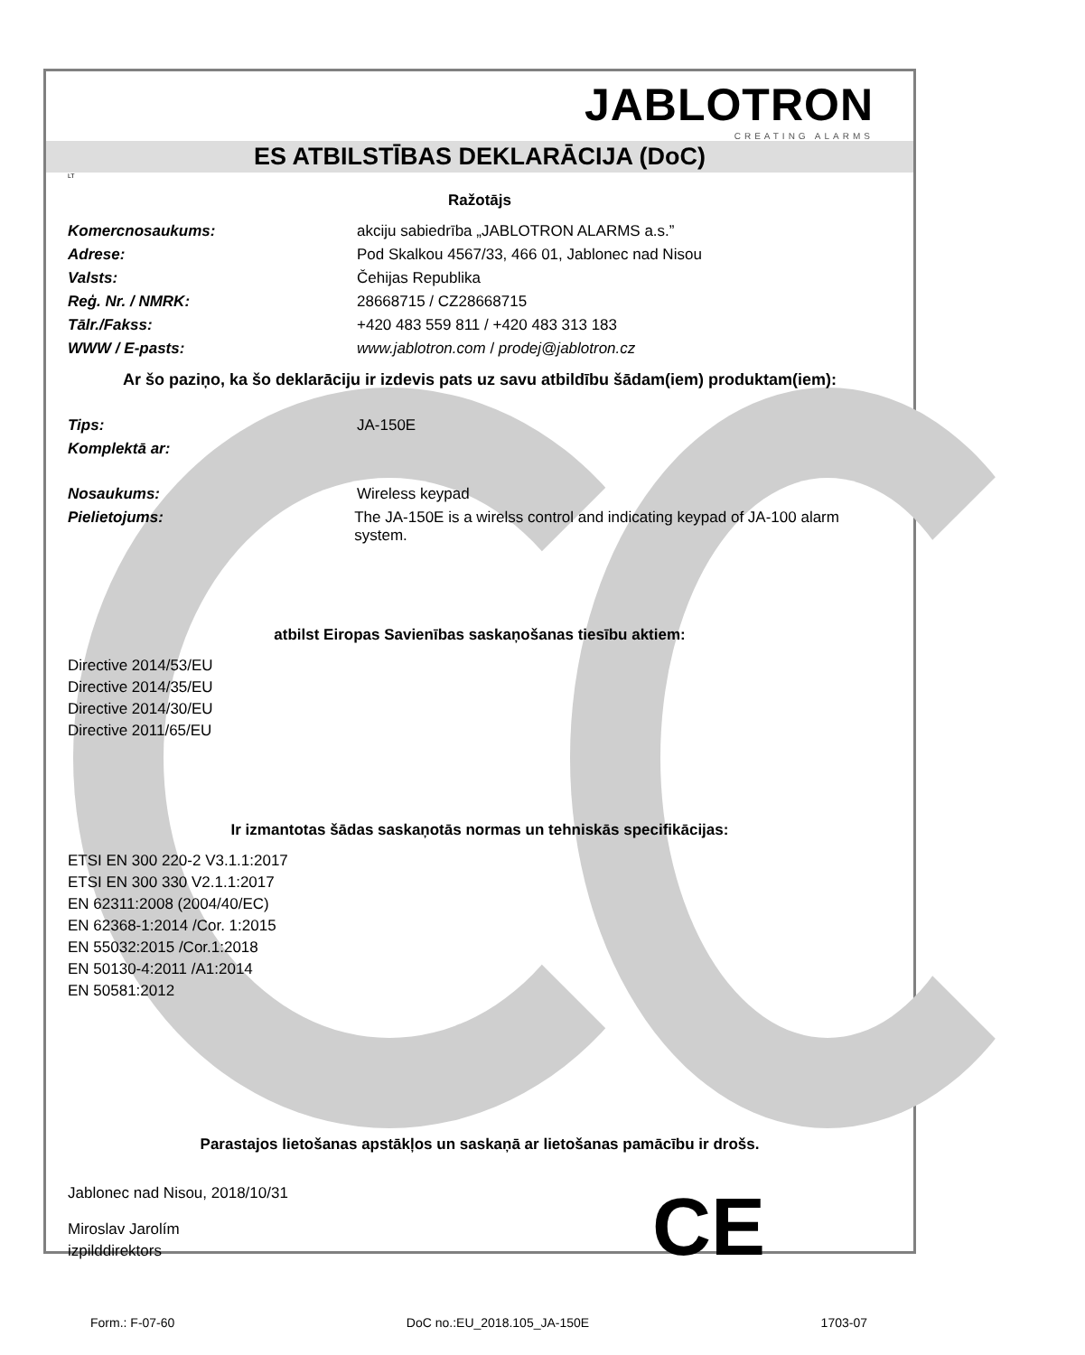JABLOTRON
CREATING ALARMS
ES ATBILSTĪBAS DEKLARĀCIJA (DoC)
LT
Ražotājs
Komercnosaukums: akciju sabiedrība „JABLOTRON ALARMS a.s.”
Adrese: Pod Skalkou 4567/33, 466 01, Jablonec nad Nisou
Valsts: Čehijas Republika
Reģ. Nr. / NMRK: 28668715 / CZ28668715
Tālr./Fakss: +420 483 559 811 / +420 483 313 183
WWW / E-pasts: www.jablotron.com / prodej@jablotron.cz
Ar šo paziņo, ka šo deklarāciju ir izdevis pats uz savu atbildību šādam(iem) produktam(iem):
Tips: JA-150E
Komplektā ar:
Nosaukums: Wireless keypad
Pielietojums: The JA-150E is a wirelss control and indicating keypad of JA-100 alarm system.
atbilst Eiropas Savienības saskaņošanas tiesību aktiem:
Directive 2014/53/EU
Directive 2014/35/EU
Directive 2014/30/EU
Directive 2011/65/EU
Ir izmantotas šādas saskaņotās normas un tehniskās specifikācijas:
ETSI EN 300 220-2 V3.1.1:2017
ETSI EN 300 330 V2.1.1:2017
EN 62311:2008 (2004/40/EC)
EN 62368-1:2014 /Cor. 1:2015
EN 55032:2015 /Cor.1:2018
EN 50130-4:2011 /A1:2014
EN 50581:2012
Parastajos lietošanas apstākļos un saskaņā ar lietošanas pamācību ir drošs.
Jablonec nad Nisou, 2018/10/31
Miroslav Jarolím
izpilddirektors
CE
Form.: F-07-60 DoC no.:EU_2018.105_JA-150E 1703-07